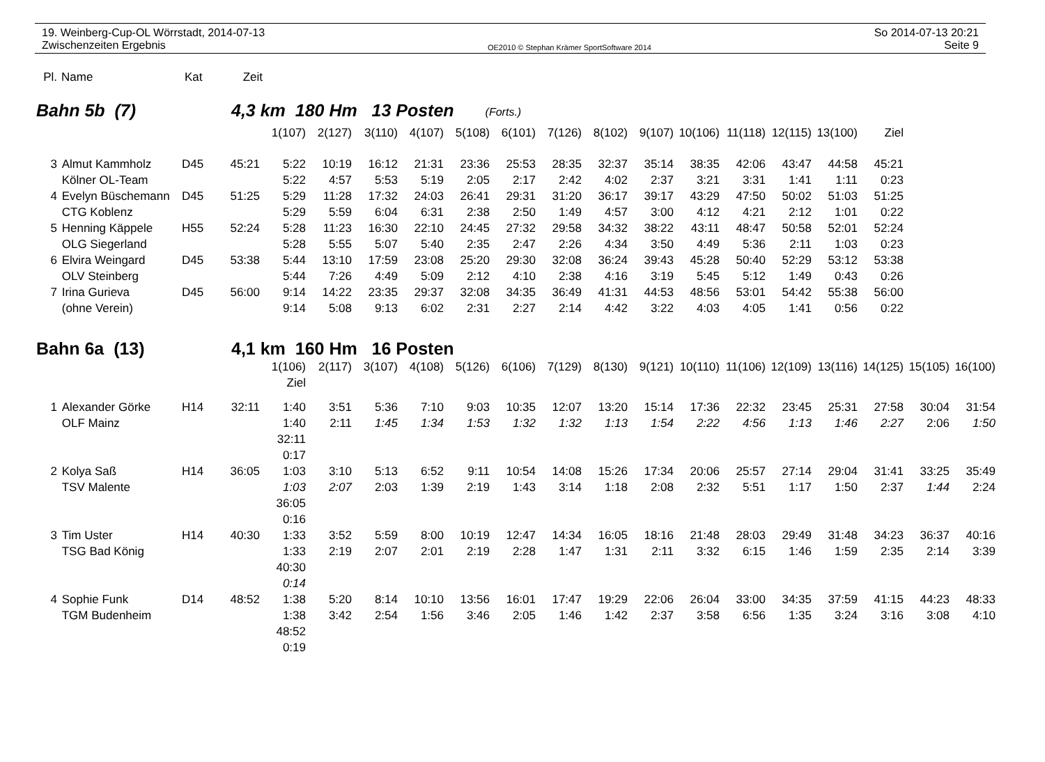19. Weinberg-Cup-OL Wörrstadt, 2014-07-13
Zwischenzeiten Ergebnis
OE2010 © Stephan Krämer SportSoftware 2014
So 2014-07-13 20:21
Seite 9
| Pl. | Name | Kat | Zeit |
| --- | --- | --- | --- |
Bahn 5b (7) 4,3 km 180 Hm 13 Posten (Forts.)
| | | | | 1(107) | 2(127) | 3(110) | 4(107) | 5(108) | 6(101) | 7(126) | 8(102) | 9(107) | 10(106) | 11(118) | 12(115) | 13(100) | Ziel |
| 3 | Almut Kammholz | D45 | 45:21 | 5:22 | 10:19 | 16:12 | 21:31 | 23:36 | 25:53 | 28:35 | 32:37 | 35:14 | 38:35 | 42:06 | 43:47 | 44:58 | 45:21 |
| | Kölner OL-Team | | | 5:22 | 4:57 | 5:53 | 5:19 | 2:05 | 2:17 | 2:42 | 4:02 | 2:37 | 3:21 | 3:31 | 1:41 | 1:11 | 0:23 |
| 4 | Evelyn Büschemann | D45 | 51:25 | 5:29 | 11:28 | 17:32 | 24:03 | 26:41 | 29:31 | 31:20 | 36:17 | 39:17 | 43:29 | 47:50 | 50:02 | 51:03 | 51:25 |
| | CTG Koblenz | | | 5:29 | 5:59 | 6:04 | 6:31 | 2:38 | 2:50 | 1:49 | 4:57 | 3:00 | 4:12 | 4:21 | 2:12 | 1:01 | 0:22 |
| 5 | Henning Käppele | H55 | 52:24 | 5:28 | 11:23 | 16:30 | 22:10 | 24:45 | 27:32 | 29:58 | 34:32 | 38:22 | 43:11 | 48:47 | 50:58 | 52:01 | 52:24 |
| | OLG Siegerland | | | 5:28 | 5:55 | 5:07 | 5:40 | 2:35 | 2:47 | 2:26 | 4:34 | 3:50 | 4:49 | 5:36 | 2:11 | 1:03 | 0:23 |
| 6 | Elvira Weingard | D45 | 53:38 | 5:44 | 13:10 | 17:59 | 23:08 | 25:20 | 29:30 | 32:08 | 36:24 | 39:43 | 45:28 | 50:40 | 52:29 | 53:12 | 53:38 |
| | OLV Steinberg | | | 5:44 | 7:26 | 4:49 | 5:09 | 2:12 | 4:10 | 2:38 | 4:16 | 3:19 | 5:45 | 5:12 | 1:49 | 0:43 | 0:26 |
| 7 | Irina Gurieva | D45 | 56:00 | 9:14 | 14:22 | 23:35 | 29:37 | 32:08 | 34:35 | 36:49 | 41:31 | 44:53 | 48:56 | 53:01 | 54:42 | 55:38 | 56:00 |
| | (ohne Verein) | | | 9:14 | 5:08 | 9:13 | 6:02 | 2:31 | 2:27 | 2:14 | 4:42 | 3:22 | 4:03 | 4:05 | 1:41 | 0:56 | 0:22 |
Bahn 6a (13) 4,1 km 160 Hm 16 Posten
| | | | | 1(106) | 2(117) | 3(107) | 4(108) | 5(126) | 6(106) | 7(129) | 8(130) | 9(121) | 10(110) | 11(106) | 12(109) | 13(116) | 14(125) | 15(105) | 16(100) |
| | | | | Ziel | | | | | | | | | | | | | | | |
| 1 | Alexander Görke | H14 | 32:11 | 1:40 | 3:51 | 5:36 | 7:10 | 9:03 | 10:35 | 12:07 | 13:20 | 15:14 | 17:36 | 22:32 | 23:45 | 25:31 | 27:58 | 30:04 | 31:54 |
| | OLF Mainz | | | 1:40 | 2:11 | 1:45 | 1:34 | 1:53 | 1:32 | 1:32 | 1:13 | 1:54 | 2:22 | 4:56 | 1:13 | 1:46 | 2:27 | 2:06 | 1:50 |
| | | | | 32:11 | | | | | | | | | | | | | | | |
| | | | | 0:17 | | | | | | | | | | | | | | | |
| 2 | Kolya Saß | H14 | 36:05 | 1:03 | 3:10 | 5:13 | 6:52 | 9:11 | 10:54 | 14:08 | 15:26 | 17:34 | 20:06 | 25:57 | 27:14 | 29:04 | 31:41 | 33:25 | 35:49 |
| | TSV Malente | | | 1:03 | 2:07 | 2:03 | 1:39 | 2:19 | 1:43 | 3:14 | 1:18 | 2:08 | 2:32 | 5:51 | 1:17 | 1:50 | 2:37 | 1:44 | 2:24 |
| | | | | 36:05 | | | | | | | | | | | | | | | |
| | | | | 0:16 | | | | | | | | | | | | | | | |
| 3 | Tim Uster | H14 | 40:30 | 1:33 | 3:52 | 5:59 | 8:00 | 10:19 | 12:47 | 14:34 | 16:05 | 18:16 | 21:48 | 28:03 | 29:49 | 31:48 | 34:23 | 36:37 | 40:16 |
| | TSG Bad König | | | 1:33 | 2:19 | 2:07 | 2:01 | 2:19 | 2:28 | 1:47 | 1:31 | 2:11 | 3:32 | 6:15 | 1:46 | 1:59 | 2:35 | 2:14 | 3:39 |
| | | | | 40:30 | | | | | | | | | | | | | | | |
| | | | | 0:14 | | | | | | | | | | | | | | | |
| 4 | Sophie Funk | D14 | 48:52 | 1:38 | 5:20 | 8:14 | 10:10 | 13:56 | 16:01 | 17:47 | 19:29 | 22:06 | 26:04 | 33:00 | 34:35 | 37:59 | 41:15 | 44:23 | 48:33 |
| | TGM Budenheim | | | 1:38 | 3:42 | 2:54 | 1:56 | 3:46 | 2:05 | 1:46 | 1:42 | 2:37 | 3:58 | 6:56 | 1:35 | 3:24 | 3:16 | 3:08 | 4:10 |
| | | | | 48:52 | | | | | | | | | | | | | | | |
| | | | | 0:19 | | | | | | | | | | | | | | | |